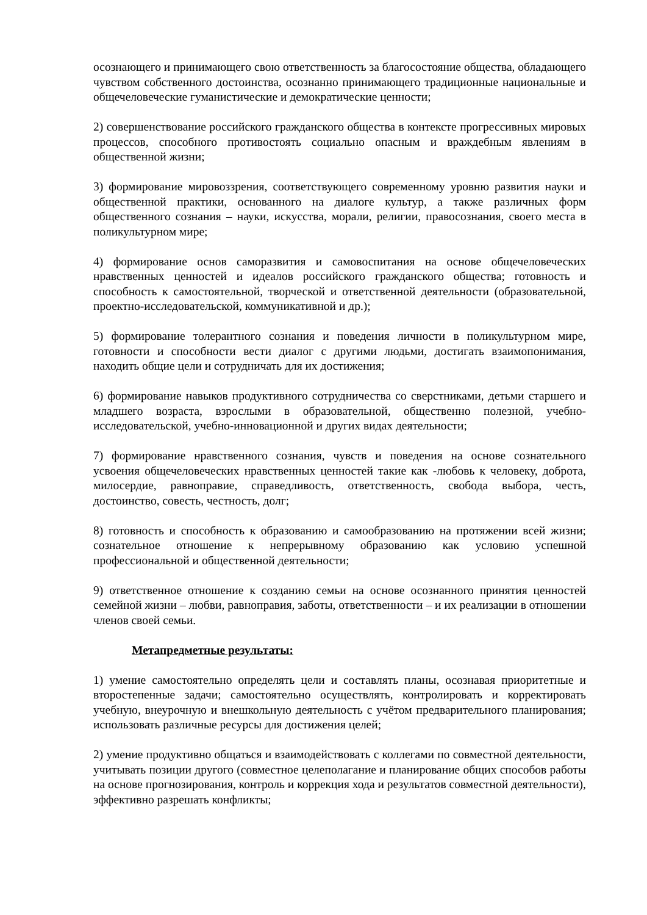осознающего и принимающего свою ответственность за благосостояние общества, обладающего чувством собственного достоинства, осознанно принимающего традиционные национальные и общечеловеческие гуманистические и демократические ценности;
2) совершенствование российского гражданского общества в контексте прогрессивных мировых процессов, способного противостоять социально опасным и враждебным явлениям в общественной жизни;
3) формирование мировоззрения, соответствующего современному уровню развития науки и общественной практики, основанного на диалоге культур, а также различных форм общественного сознания – науки, искусства, морали, религии, правосознания, своего места в поликультурном мире;
4) формирование основ саморазвития и самовоспитания на основе общечеловеческих нравственных ценностей и идеалов российского гражданского общества; готовность и способность к самостоятельной, творческой и ответственной деятельности (образовательной, проектно-исследовательской, коммуникативной и др.);
5) формирование толерантного сознания и поведения личности в поликультурном мире, готовности и способности вести диалог с другими людьми, достигать взаимопонимания, находить общие цели и сотрудничать для их достижения;
6) формирование навыков продуктивного сотрудничества со сверстниками, детьми старшего и младшего возраста, взрослыми в образовательной, общественно полезной, учебно-исследовательской, учебно-инновационной и других видах деятельности;
7) формирование нравственного сознания, чувств и поведения на основе сознательного усвоения общечеловеческих нравственных ценностей такие как -любовь к человеку, доброта, милосердие, равноправие, справедливость, ответственность, свобода выбора, честь, достоинство, совесть, честность, долг;
8) готовность и способность к образованию и самообразованию на протяжении всей жизни; сознательное отношение к непрерывному образованию как условию успешной профессиональной и общественной деятельности;
9) ответственное отношение к созданию семьи на основе осознанного принятия ценностей семейной жизни – любви, равноправия, заботы, ответственности – и их реализации в отношении членов своей семьи.
Метапредметные результаты:
1) умение самостоятельно определять цели и составлять планы, осознавая приоритетные и второстепенные задачи; самостоятельно осуществлять, контролировать и корректировать учебную, внеурочную и внешкольную деятельность с учётом предварительного планирования; использовать различные ресурсы для достижения целей;
2) умение продуктивно общаться и взаимодействовать с коллегами по совместной деятельности, учитывать позиции другого (совместное целеполагание и планирование общих способов работы на основе прогнозирования, контроль и коррекция хода и результатов совместной деятельности), эффективно разрешать конфликты;